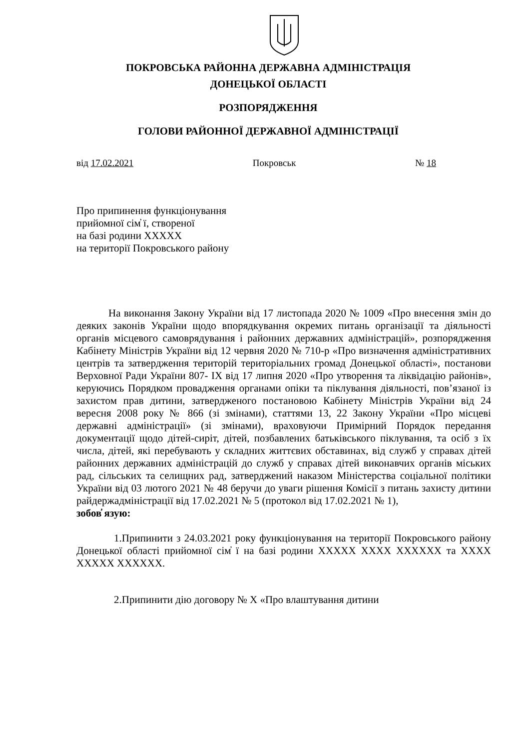ПОКРОВСЬКА РАЙОННА ДЕРЖАВНА АДМІНІСТРАЦІЯ
ДОНЕЦЬКОЇ ОБЛАСТІ
РОЗПОРЯДЖЕННЯ
ГОЛОВИ РАЙОННОЇ ДЕРЖАВНОЇ АДМІНІСТРАЦІЇ
від 17.02.2021 Покровськ № 18
Про припинення функціонування
прийомної сім̓ ї, створеної
на базі родини ХХХХХ
на території Покровського району
На виконання Закону України від 17 листопада 2020 № 1009 «Про внесення змін до деяких законів України щодо впорядкування окремих питань організації та діяльності органів місцевого самоврядування і районних державних адміністрацій», розпорядження Кабінету Міністрів України від 12 червня 2020 № 710-р «Про визначення адміністративних центрів та затвердження територій територіальних громад Донецької області», постанови Верховної Ради України 807- IX від 17 липня 2020 «Про утворення та ліквідацію районів», керуючись Порядком провадження органами опіки та піклування діяльності, пов’язаної із захистом прав дитини, затвердженого постановою Кабінету Міністрів України від 24 вересня 2008 року № 866 (зі змінами), статтями 13, 22 Закону України «Про місцеві державні адміністрації» (зі змінами), враховуючи Примірний Порядок передання документації щодо дітей-сиріт, дітей, позбавлених батьківського піклування, та осіб з їх числа, дітей, які перебувають у складних життєвих обставинах, від служб у справах дітей районних державних адміністрацій до служб у справах дітей виконавчих органів міських рад, сільських та селищних рад, затверджений наказом Міністерства соціальної політики України від 03 лютого 2021 № 48 беручи до уваги рішення Комісії з питань захисту дитини райдержадміністрації від 17.02.2021 № 5 (протокол від 17.02.2021 № 1),
зобов̓ язую:
1.Припинити з 24.03.2021 року функціонування на території Покровського району Донецької області прийомної сім̓ ї на базі родини ХХХХХ ХХХХ ХХХХХХ та ХХХХ ХХХХХ ХХХХХХ.
2.Припинити дію договору № Х «Про влаштування дитини